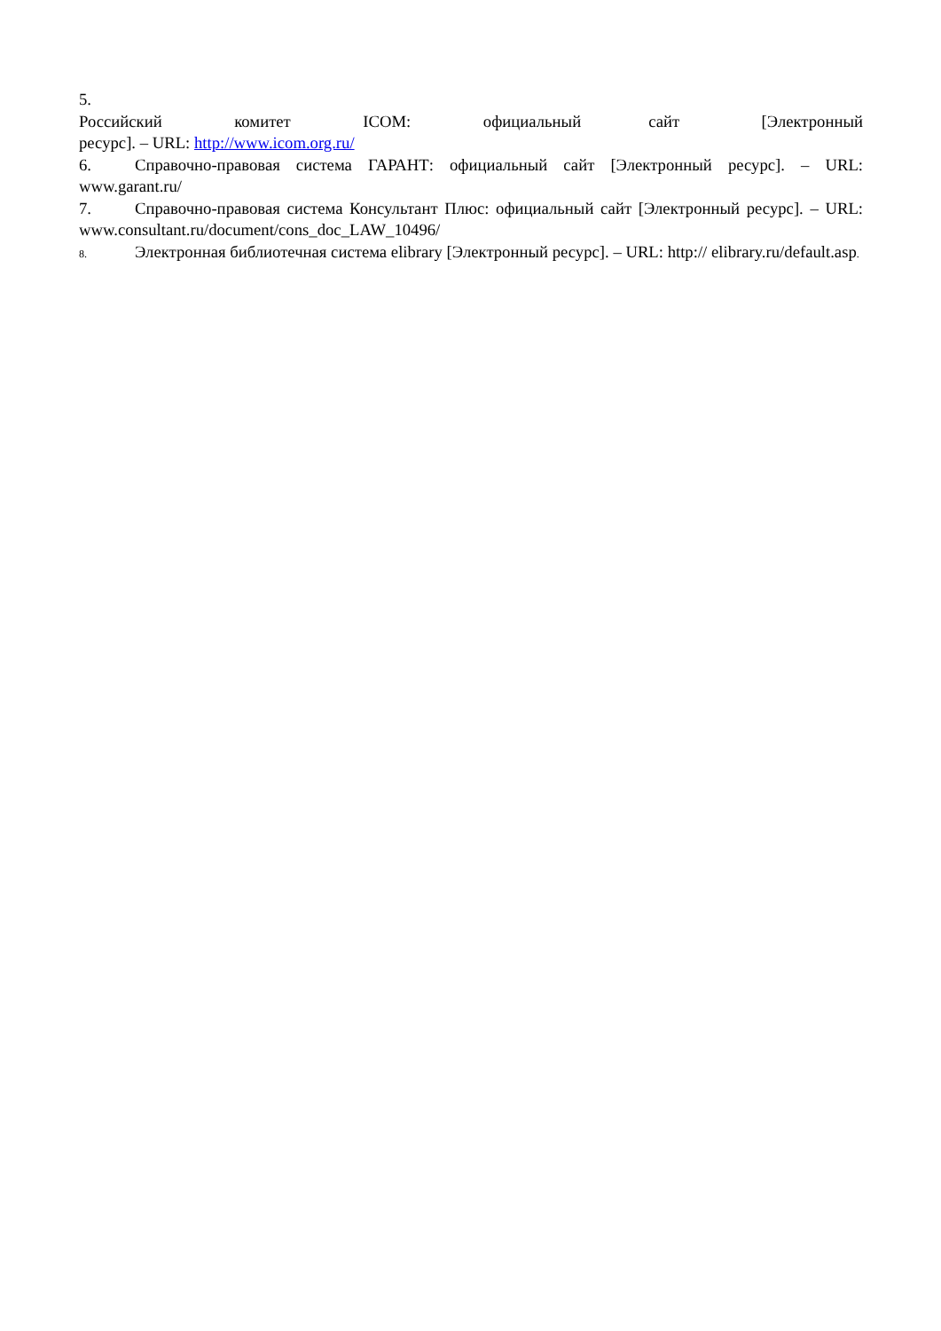5. Российский комитет ICOM: официальный сайт [Электронный ресурс]. – URL: http://www.icom.org.ru/
6. Справочно-правовая система ГАРАНТ: официальный сайт [Электронный ресурс]. – URL: www.garant.ru/
7. Справочно-правовая система Консультант Плюс: официальный сайт [Электронный ресурс]. – URL: www.consultant.ru/document/cons_doc_LAW_10496/
8. Электронная библиотечная система elibrary [Электронный ресурс]. – URL: http:// elibrary.ru/default.asp.